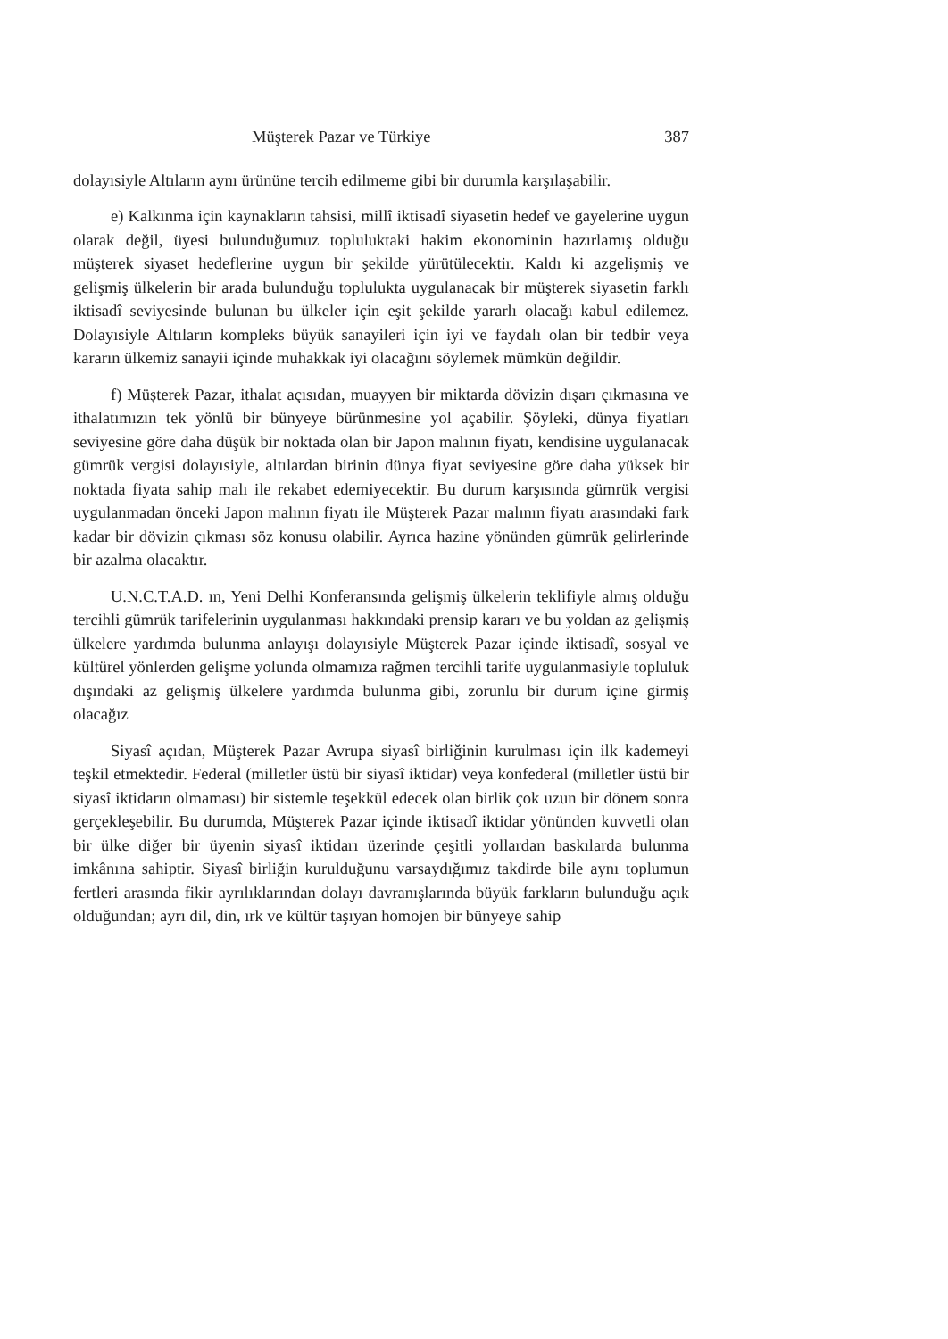Müşterek Pazar ve Türkiye 387
dolayısiyle Altıların aynı ürününe tercih edilmeme gibi bir durumla karşılaşabilir.
e) Kalkınma için kaynakların tahsisi, millî iktisadî siyasetin hedef ve gayelerine uygun olarak değil, üyesi bulunduğumuz topluluktaki hakim ekonominin hazırlamış olduğu müşterek siyaset hedeflerine uygun bir şekilde yürütülecektir. Kaldı ki azgelişmiş ve gelişmiş ülkelerin bir arada bulunduğu toplulukta uygulanacak bir müşterek siyasetin farklı iktisadî seviyesinde bulunan bu ülkeler için eşit şekilde yararlı olacağı kabul edilemez. Dolayısiyle Altıların kompleks büyük sanayileri için iyi ve faydalı olan bir tedbir veya kararın ülkemiz sanayii içinde muhakkak iyi olacağını söylemek mümkün değildir.
f) Müşterek Pazar, ithalat açısıdan, muayyen bir miktarda dövizin dışarı çıkmasına ve ithalatımızın tek yönlü bir bünyeye bürünmesine yol açabilir. Şöyleki, dünya fiyatları seviyesine göre daha düşük bir noktada olan bir Japon malının fiyatı, kendisine uygulanacak gümrük vergisi dolayısiyle, altılardan birinin dünya fiyat seviyesine göre daha yüksek bir noktada fiyata sahip malı ile rekabet edemiyecektir. Bu durum karşısında gümrük vergisi uygulanmadan önceki Japon malının fiyatı ile Müşterek Pazar malının fiyatı arasındaki fark kadar bir dövizin çıkması söz konusu olabilir. Ayrıca hazine yönünden gümrük gelirlerinde bir azalma olacaktır.
U.N.C.T.A.D. ın, Yeni Delhi Konferansında gelişmiş ülkelerin teklifiyle almış olduğu tercihli gümrük tarifelerinin uygulanması hakkındaki prensip kararı ve bu yoldan az gelişmiş ülkelere yardımda bulunma anlayışı dolayısiyle Müşterek Pazar içinde iktisadî, sosyal ve kültürel yönlerden gelişme yolunda olmamıza rağmen tercihli tarife uygulanmasiyle topluluk dışındaki az gelişmiş ülkelere yardımda bulunma gibi, zorunlu bir durum içine girmiş olacağız
Siyasî açıdan, Müşterek Pazar Avrupa siyasî birliğinin kurulması için ilk kademeyi teşkil etmektedir. Federal (milletler üstü bir siyasî iktidar) veya konfederal (milletler üstü bir siyasî iktidarın olmaması) bir sistemle teşekkül edecek olan birlik çok uzun bir dönem sonra gerçekleşebilir. Bu durumda, Müşterek Pazar içinde iktisadî iktidar yönünden kuvvetli olan bir ülke diğer bir üyenin siyasî iktidarı üzerinde çeşitli yollardan baskılarda bulunma imkânına sahiptir. Siyasî birliğin kurulduğunu varsaydığımız takdirde bile aynı toplumun fertleri arasında fikir ayrılıklarından dolayı davranışlarında büyük farkların bulunduğu açık olduğundan; ayrı dil, din, ırk ve kültür taşıyan homojen bir bünyeye sahip